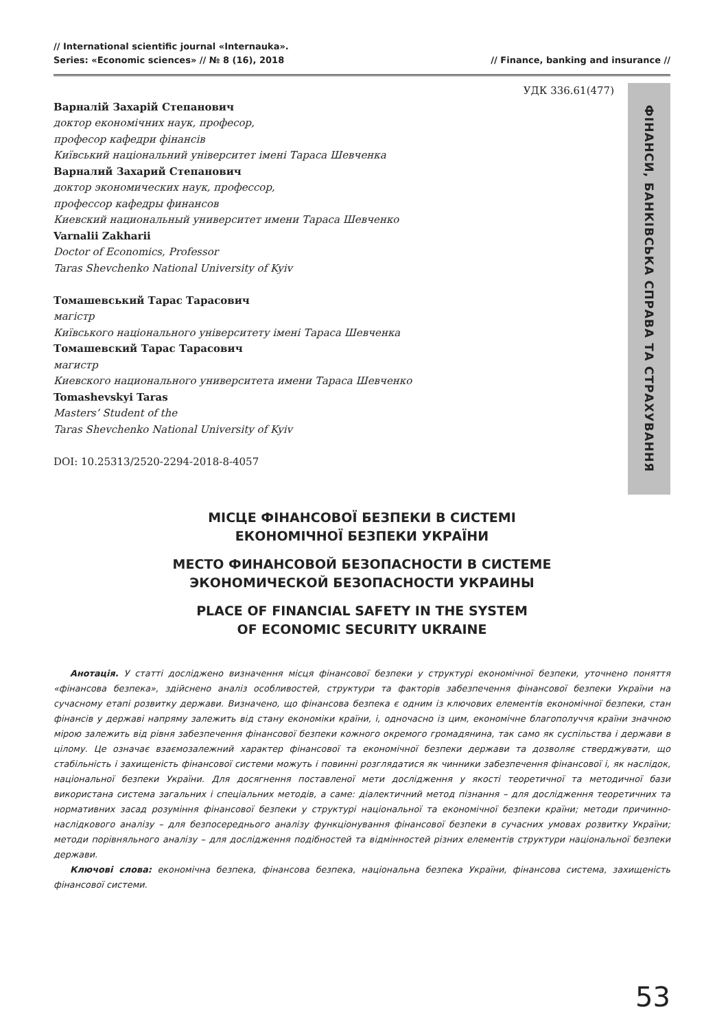// International scientific journal «Internauka».
Series: «Economic sciences» // № 8 (16), 2018
// Finance, banking and insurance //
УДК 336.61(477)
Варналій Захарій Степанович
доктор економічних наук, професор,
професор кафедри фінансів
Київський національний університет імені Тараса Шевченка
Варналий Захарий Степанович
доктор экономических наук, профессор,
профессор кафедры финансов
Киевский национальный университет имени Тараса Шевченко
Varnalii Zakharii
Doctor of Economics, Professor
Taras Shevchenko National University of Kyiv
Томашевський Тарас Тарасович
магістр
Київського національного університету імені Тараса Шевченка
Томашевский Тарас Тарасович
магистр
Киевского национального университета имени Тараса Шевченко
Tomashevskyi Taras
Masters’ Student of the
Taras Shevchenko National University of Kyiv
DOI: 10.25313/2520-2294-2018-8-4057
ФІНАНСИ, БАНКІВСЬКА СПРАВА ТА СТРАХУВАННЯ
МІСЦЕ ФІНАНСОВОЇ БЕЗПЕКИ В СИСТЕМІ
ЕКОНОМІЧНОЇ БЕЗПЕКИ УКРАЇНИ
МЕСТО ФИНАНСОВОЙ БЕЗОПАСНОСТИ В СИСТЕМЕ
ЭКОНОМИЧЕСКОЙ БЕЗОПАСНОСТИ УКРАИНЫ
PLACE OF FINANCIAL SAFETY IN THE SYSTEM
OF ECONOMIC SECURITY UKRAINE
Анотація. У статті досліджено визначення місця фінансової безпеки у структурі економічної безпеки, уточнено поняття «фінансова безпека», здійснено аналіз особливостей, структури та факторів забезпечення фінансової безпеки України на сучасному етапі розвитку держави. Визначено, що фінансова безпека є одним із ключових елементів економічної безпеки, стан фінансів у державі напряму залежить від стану економіки країни, і, одночасно із цим, економічне благополуччя країни значною мірою залежить від рівня забезпечення фінансової безпеки кожного окремого громадянина, так само як суспільства і держави в цілому. Це означає взаємозалежний характер фінансової та економічної безпеки держави та дозволяє стверджувати, що стабільність і захищеність фінансової системи можуть і повинні розглядатися як чинники забезпечення фінансової і, як наслідок, національної безпеки України. Для досягнення поставленої мети дослідження у якості теоретичної та методичної бази використана система загальних і спеціальних методів, а саме: діалектичний метод пізнання – для дослідження теоретичних та нормативних засад розуміння фінансової безпеки у структурі національної та економічної безпеки країни; методи причинно-наслідкового аналізу – для безпосереднього аналізу функціонування фінансової безпеки в сучасних умовах розвитку України; методи порівняльного аналізу – для дослідження подібностей та відмінностей різних елементів структури національної безпеки держави.
Ключові слова: економічна безпека, фінансова безпека, національна безпека України, фінансова система, захищеність фінансової системи.
53